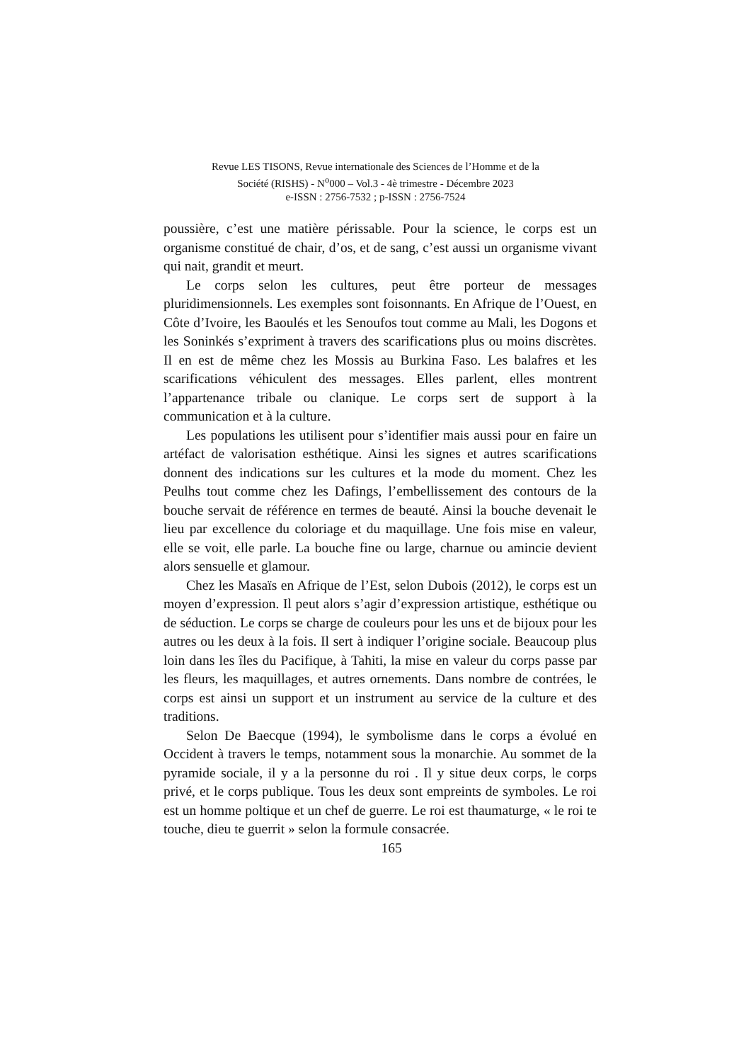Revue LES TISONS, Revue internationale des Sciences de l’Homme et de la
Société (RISHS) - N<sup>o</sup>000 – Vol.3 - 4è trimestre - Décembre 2023
e-ISSN : 2756-7532 ; p-ISSN : 2756-7524
poussière, c’est une matière périssable. Pour la science, le corps est un organisme constitué de chair, d’os, et de sang, c’est aussi un organisme vivant qui nait, grandit et meurt.
Le corps selon les cultures, peut être porteur de messages pluridimensionnels. Les exemples sont foisonnants. En Afrique de l’Ouest, en Côte d’Ivoire, les Baoulés et les Senoufos tout comme au Mali, les Dogons et les Soninkés s’expriment à travers des scarifications plus ou moins discrètes. Il en est de même chez les Mossis au Burkina Faso. Les balafres et les scarifications véhiculent des messages. Elles parlent, elles montrent l’appartenance tribale ou clanique. Le corps sert de support à la communication et à la culture.
Les populations les utilisent pour s’identifier mais aussi pour en faire un artéfact de valorisation esthétique. Ainsi les signes et autres scarifications donnent des indications sur les cultures et la mode du moment. Chez les Peulhs tout comme chez les Dafings, l’embellissement des contours de la bouche servait de référence en termes de beauté. Ainsi la bouche devenait le lieu par excellence du coloriage et du maquillage. Une fois mise en valeur, elle se voit, elle parle. La bouche fine ou large, charnue ou amincie devient alors sensuelle et glamour.
Chez les Masaïs en Afrique de l’Est, selon Dubois (2012), le corps est un moyen d’expression. Il peut alors s’agir d’expression artistique, esthétique ou de séduction. Le corps se charge de couleurs pour les uns et de bijoux pour les autres ou les deux à la fois. Il sert à indiquer l’origine sociale. Beaucoup plus loin dans les îles du Pacifique, à Tahiti, la mise en valeur du corps passe par les fleurs, les maquillages, et autres ornements. Dans nombre de contrées, le corps est ainsi un support et un instrument au service de la culture et des traditions.
Selon De Baecque (1994), le symbolisme dans le corps a évolué en Occident à travers le temps, notamment sous la monarchie. Au sommet de la pyramide sociale, il y a la personne du roi . Il y situe deux corps, le corps privé, et le corps publique. Tous les deux sont empreints de symboles. Le roi est un homme poltique et un chef de guerre. Le roi est thaumaturge, « le roi te touche, dieu te guerrit » selon la formule consacrée.
165